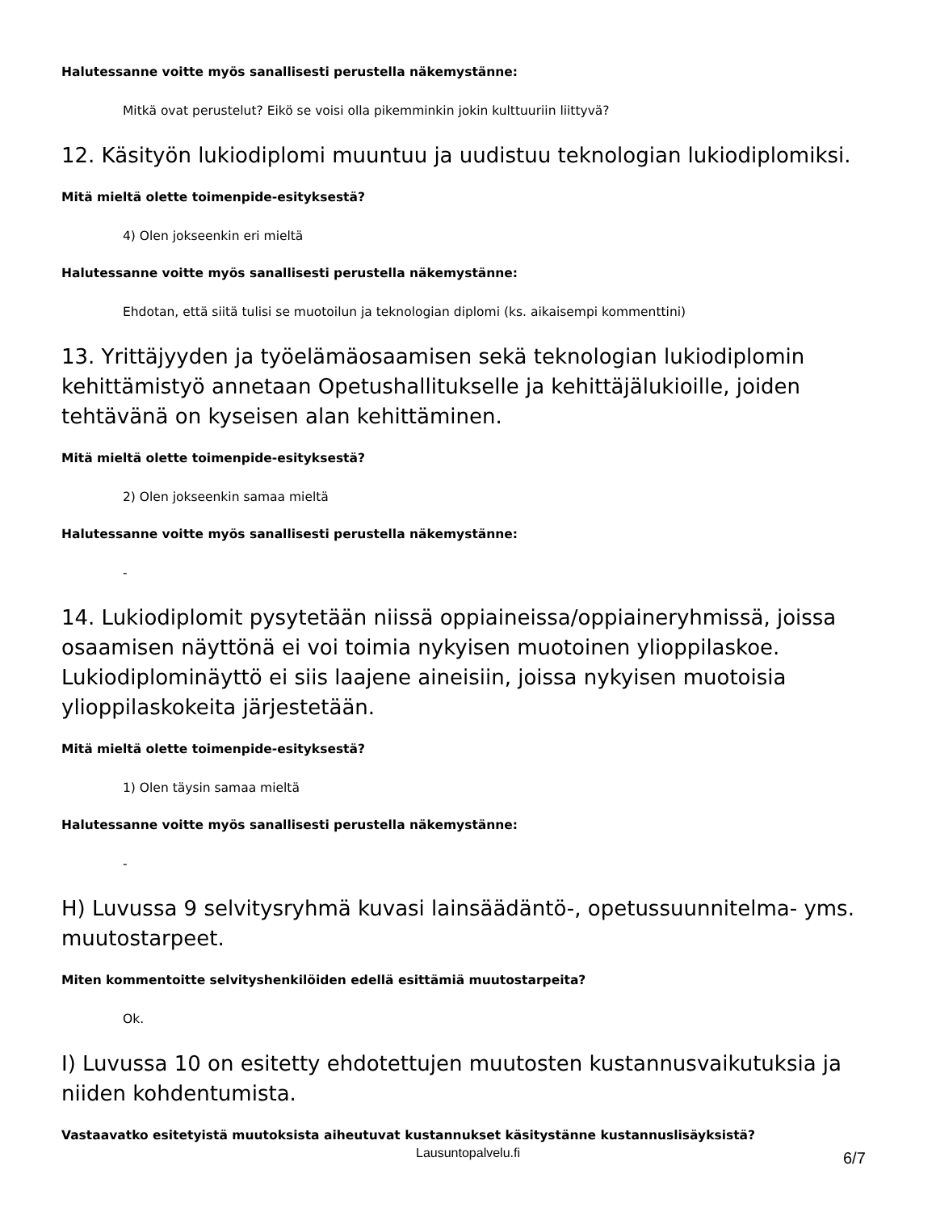Halutessanne voitte myös sanallisesti perustella näkemystänne:
Mitkä ovat perustelut? Eikö se voisi olla pikemminkin jokin kulttuuriin liittyvä?
12. Käsityön lukiodiplomi muuntuu ja uudistuu teknologian lukiodiplomiksi.
Mitä mieltä olette toimenpide-esityksestä?
4) Olen jokseenkin eri mieltä
Halutessanne voitte myös sanallisesti perustella näkemystänne:
Ehdotan, että siitä tulisi se muotoilun ja teknologian diplomi (ks. aikaisempi kommenttini)
13. Yrittäjyyden ja työelämäosaamisen sekä teknologian lukiodiplomin kehittämistyö annetaan Opetushallitukselle ja kehittäjälukioille, joiden tehtävänä on kyseisen alan kehittäminen.
Mitä mieltä olette toimenpide-esityksestä?
2) Olen jokseenkin samaa mieltä
Halutessanne voitte myös sanallisesti perustella näkemystänne:
-
14. Lukiodiplomit pysytetään niissä oppiaineissa/oppiaineryhmissä, joissa osaamisen näyttönä ei voi toimia nykyisen muotoinen ylioppilaskoe. Lukiodiplominäyttö ei siis laajene aineisiin, joissa nykyisen muotoisia ylioppilaskokeita järjestetään.
Mitä mieltä olette toimenpide-esityksestä?
1) Olen täysin samaa mieltä
Halutessanne voitte myös sanallisesti perustella näkemystänne:
-
H) Luvussa 9 selvitysryhmä kuvasi lainsäädäntö-, opetussuunnitelma- yms. muutostarpeet.
Miten kommentoitte selvityshenkilöiden edellä esittämiä muutostarpeita?
Ok.
I) Luvussa 10 on esitetty ehdotettujen muutosten kustannusvaikutuksia ja niiden kohdentumista.
Vastaavatko esitetyistä muutoksista aiheutuvat kustannukset käsitystänne kustannuslisäyksistä?
Lausuntopalvelu.fi 6/7